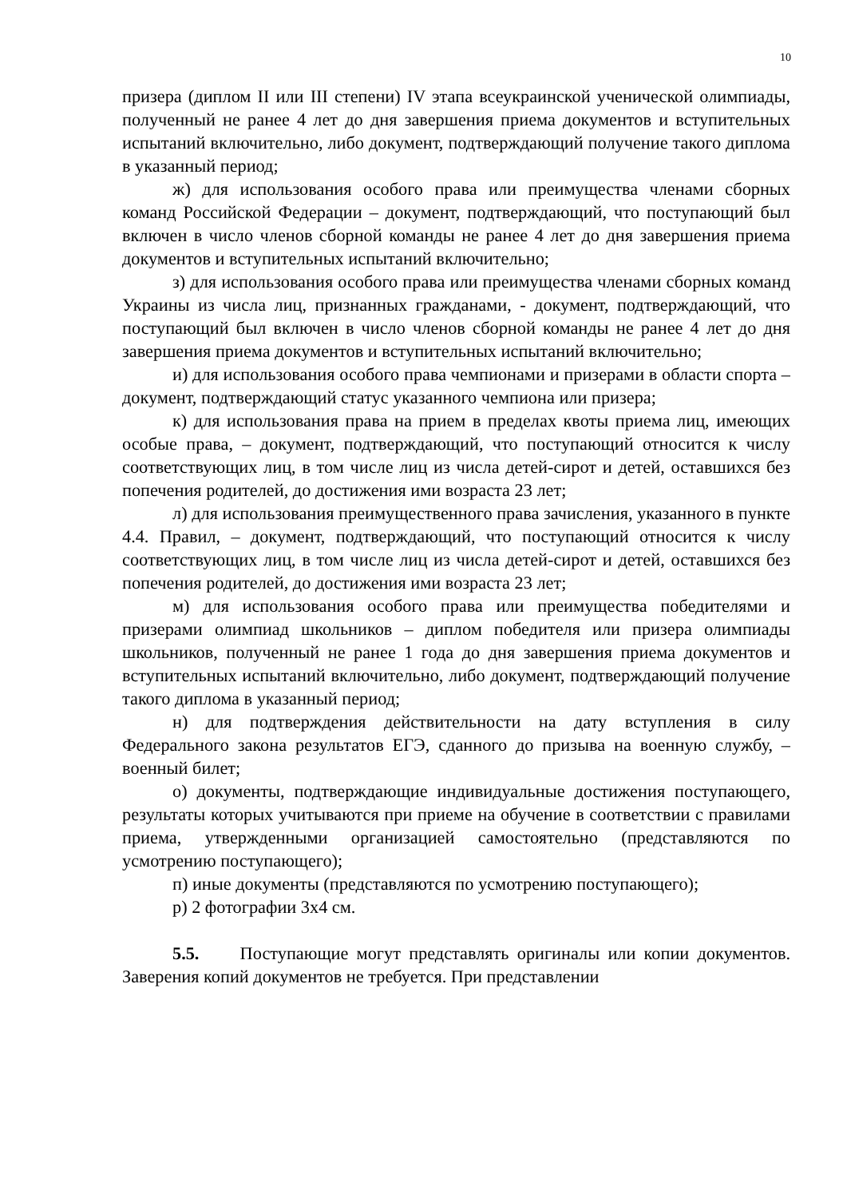10
призера (диплом II или III степени) IV этапа всеукраинской ученической олимпиады, полученный не ранее 4 лет до дня завершения приема документов и вступительных испытаний включительно, либо документ, подтверждающий получение такого диплома в указанный период;
ж) для использования особого права или преимущества членами сборных команд Российской Федерации – документ, подтверждающий, что поступающий был включен в число членов сборной команды не ранее 4 лет до дня завершения приема документов и вступительных испытаний включительно;
з) для использования особого права или преимущества членами сборных команд Украины из числа лиц, признанных гражданами, - документ, подтверждающий, что поступающий был включен в число членов сборной команды не ранее 4 лет до дня завершения приема документов и вступительных испытаний включительно;
и) для использования особого права чемпионами и призерами в области спорта – документ, подтверждающий статус указанного чемпиона или призера;
к) для использования права на прием в пределах квоты приема лиц, имеющих особые права, – документ, подтверждающий, что поступающий относится к числу соответствующих лиц, в том числе лиц из числа детей-сирот и детей, оставшихся без попечения родителей, до достижения ими возраста 23 лет;
л) для использования преимущественного права зачисления, указанного в пункте 4.4. Правил, – документ, подтверждающий, что поступающий относится к числу соответствующих лиц, в том числе лиц из числа детей-сирот и детей, оставшихся без попечения родителей, до достижения ими возраста 23 лет;
м) для использования особого права или преимущества победителями и призерами олимпиад школьников – диплом победителя или призера олимпиады школьников, полученный не ранее 1 года до дня завершения приема документов и вступительных испытаний включительно, либо документ, подтверждающий получение такого диплома в указанный период;
н) для подтверждения действительности на дату вступления в силу Федерального закона результатов ЕГЭ, сданного до призыва на военную службу, – военный билет;
о) документы, подтверждающие индивидуальные достижения поступающего, результаты которых учитываются при приеме на обучение в соответствии с правилами приема, утвержденными организацией самостоятельно (представляются по усмотрению поступающего);
п) иные документы (представляются по усмотрению поступающего);
р) 2 фотографии 3х4 см.
5.5. Поступающие могут представлять оригиналы или копии документов. Заверения копий документов не требуется. При представлении